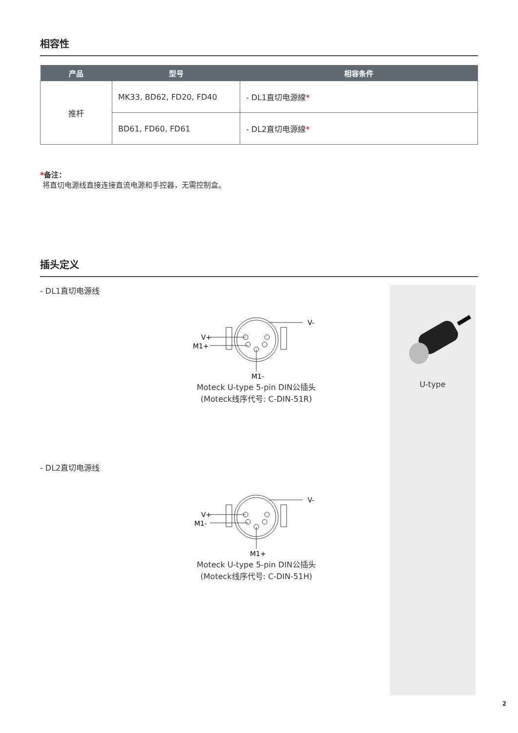相容性
| 产品 | 型号 | 相容条件 |
| --- | --- | --- |
| 推杆 | MK33, BD62, FD20, FD40 | - DL1直切电源線 * |
| | BD61, FD60, FD61 | - DL2直切电源線 * |
*备注：
将直切电源线直接连接直流电源和手控器，无需控制盒。
插头定义
- DL1直切电源线
V+
M1+
V-
M1-
Moteck U-type 5-pin DIN公插头
(Moteck线序代号: C-DIN-51R)
- DL2直切电源线
V+
M1-
V-
M1+
Moteck U-type 5-pin DIN公插头
(Moteck线序代号: C-DIN-51H)
U-type
2